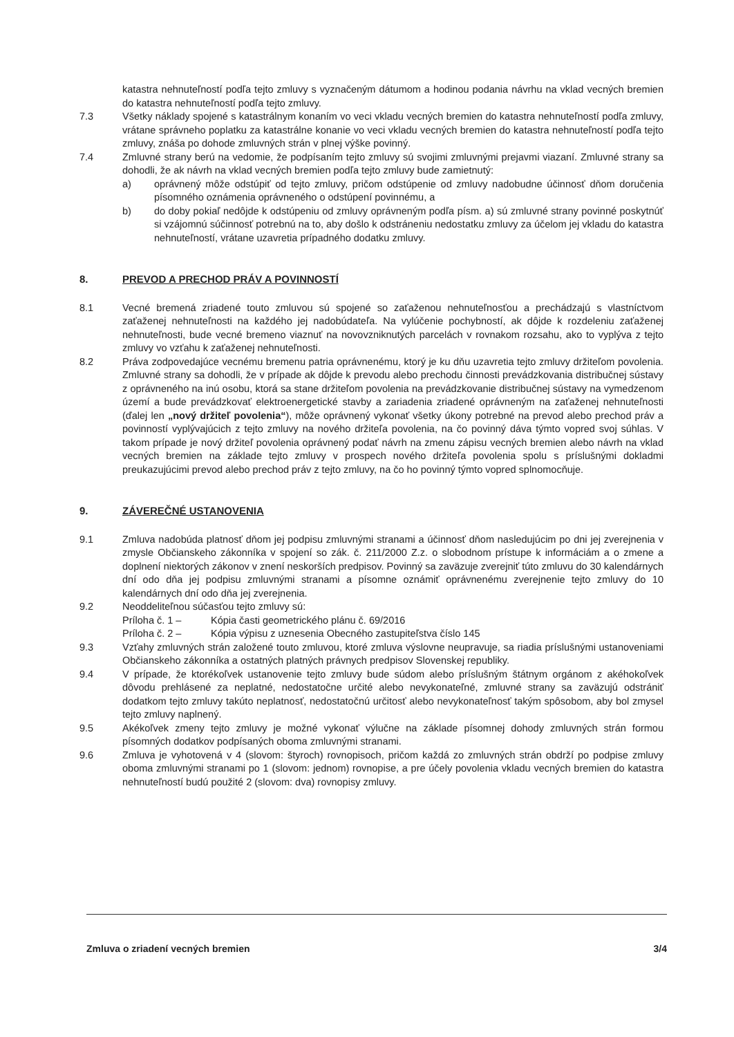katastra nehnuteľností podľa tejto zmluvy s vyznačeným dátumom a hodinou podania návrhu na vklad vecných bremien do katastra nehnuteľností podľa tejto zmluvy.
7.3 Všetky náklady spojené s katastrálnym konaním vo veci vkladu vecných bremien do katastra nehnuteľností podľa zmluvy, vrátane správneho poplatku za katastrálne konanie vo veci vkladu vecných bremien do katastra nehnuteľností podľa tejto zmluvy, znáša po dohode zmluvných strán v plnej výške povinný.
7.4 Zmluvné strany berú na vedomie, že podpísaním tejto zmluvy sú svojimi zmluvnými prejavmi viazaní. Zmluvné strany sa dohodli, že ak návrh na vklad vecných bremien podľa tejto zmluvy bude zamietnutý:
a) oprávnený môže odstúpiť od tejto zmluvy, pričom odstúpenie od zmluvy nadobudne účinnosť dňom doručenia písomného oznámenia oprávneného o odstúpení povinnému, a
b) do doby pokiaľ nedôjde k odstúpeniu od zmluvy oprávneným podľa písm. a) sú zmluvné strany povinné poskytnúť si vzájomnú súčinnosť potrebnú na to, aby došlo k odstráneniu nedostatku zmluvy za účelom jej vkladu do katastra nehnuteľností, vrátane uzavretia prípadného dodatku zmluvy.
8. PREVOD A PRECHOD PRÁV A POVINNOSTÍ
8.1 Vecné bremená zriadené touto zmluvou sú spojené so zaťaženou nehnuteľnosťou a prechádzajú s vlastníctvom zaťaženej nehnuteľnosti na každého jej nadobúdateľa. Na vylúčenie pochybností, ak dôjde k rozdeleniu zaťaženej nehnuteľnosti, bude vecné bremeno viaznuť na novovzniknutých parcelách v rovnakom rozsahu, ako to vyplýva z tejto zmluvy vo vzťahu k zaťaženej nehnuteľnosti.
8.2 Práva zodpovedajúce vecnému bremenu patria oprávnenému, ktorý je ku dňu uzavretia tejto zmluvy držiteľom povolenia. Zmluvné strany sa dohodli, že v prípade ak dôjde k prevodu alebo prechodu činnosti prevádzkovania distribučnej sústavy z oprávneného na inú osobu, ktorá sa stane držiteľom povolenia na prevádzkovanie distribučnej sústavy na vymedzenom území a bude prevádzkovať elektroenergetické stavby a zariadenia zriadené oprávneným na zaťaženej nehnuteľnosti (ďalej len „nový držiteľ povolenia“), môže oprávnený vykonať všetky úkony potrebné na prevod alebo prechod práv a povinností vyplývajúcich z tejto zmluvy na nového držiteľa povolenia, na čo povinný dáva týmto vopred svoj súhlas. V takom prípade je nový držiteľ povolenia oprávnený podať návrh na zmenu zápisu vecných bremien alebo návrh na vklad vecných bremien na základe tejto zmluvy v prospech nového držiteľa povolenia spolu s príslušnými dokladmi preukazujúcimi prevod alebo prechod práv z tejto zmluvy, na čo ho povinný týmto vopred splnomocňuje.
9. ZÁVEREČNÉ USTANOVENIA
9.1 Zmluva nadobúda platnosť dňom jej podpisu zmluvnými stranami a účinnosť dňom nasledujúcim po dni jej zverejnenia v zmysle Občianskeho zákonníka v spojení so zák. č. 211/2000 Z.z. o slobodnom prístupe k informáciám a o zmene a doplnení niektorých zákonov v znení neskorších predpisov. Povinný sa zaväzuje zverejniť túto zmluvu do 30 kalendárnych dní odo dňa jej podpisu zmluvnými stranami a písomne oznámiť oprávnenému zverejnenie tejto zmluvy do 10 kalendárnych dní odo dňa jej zverejnenia.
9.2 Neoddeliteľnou súčasťou tejto zmluvy sú:
Príloha č. 1 – Kópia časti geometrického plánu č. 69/2016
Príloha č. 2 – Kópia výpisu z uznesenia Obecného zastupiteľstva číslo 145
9.3 Vzťahy zmluvných strán založené touto zmluvou, ktoré zmluva výslovne neupravuje, sa riadia príslušnými ustanoveniami Občianskeho zákonníka a ostatných platných právnych predpisov Slovenskej republiky.
9.4 V prípade, že ktorékoľvek ustanovenie tejto zmluvy bude súdom alebo príslušným štátnym orgánom z akéhokoľvek dôvodu prehlásené za neplatné, nedostatočne určité alebo nevykonateľné, zmluvné strany sa zaväzujú odstrániť dodatkom tejto zmluvy takúto neplatnosť, nedostatočnú určitosť alebo nevykonateľnosť takým spôsobom, aby bol zmysel tejto zmluvy naplnený.
9.5 Akékoľvek zmeny tejto zmluvy je možné vykonať výlučne na základe písomnej dohody zmluvných strán formou písomných dodatkov podpísaných oboma zmluvnými stranami.
9.6 Zmluva je vyhotovená v 4 (slovom: štyroch) rovnopisoch, pričom každá zo zmluvných strán obdrží po podpise zmluvy oboma zmluvnými stranami po 1 (slovom: jednom) rovnopise, a pre účely povolenia vkladu vecných bremien do katastra nehnuteľností budú použité 2 (slovom: dva) rovnopisy zmluvy.
Zmluva o zriadení vecných bremien 3/4